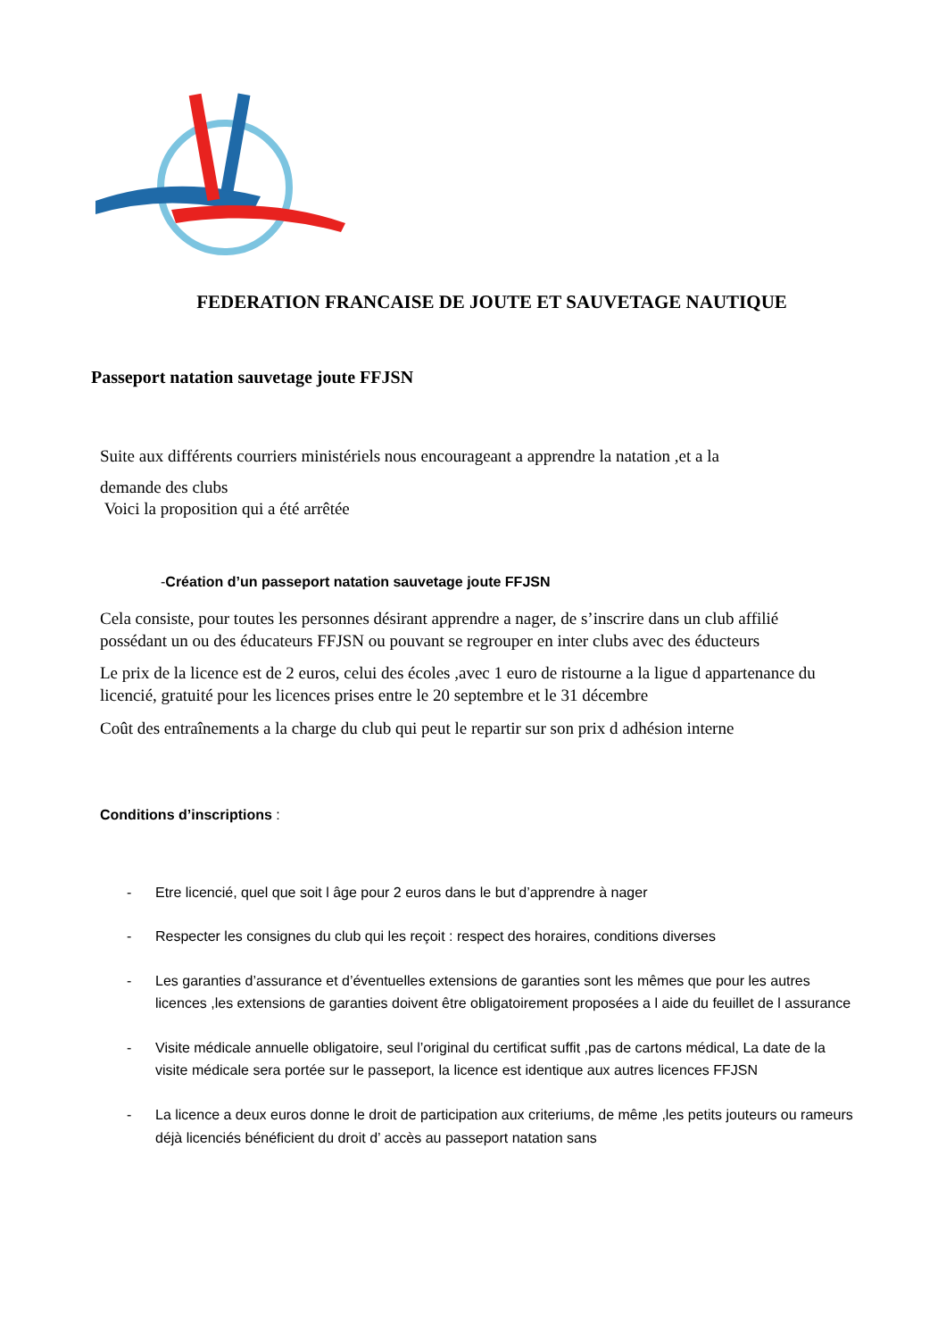FEDERATION FRANCAISE DE JOUTE ET SAUVETAGE NAUTIQUE
Passeport natation sauvetage joute FFJSN
Suite aux différents courriers ministériels nous encourageant a apprendre la natation ,et a la
demande des clubs
Voici la proposition qui a été arrêtée
-Création d’un passeport natation sauvetage joute FFJSN
Cela consiste, pour toutes les personnes désirant apprendre a nager, de s’inscrire dans un club affilié
possédant un ou des éducateurs FFJSN ou pouvant se regrouper en inter clubs avec des éducteurs
Le prix de la licence est de 2 euros, celui des écoles ,avec 1 euro de ristourne a la ligue d appartenance du licencié, gratuité pour les licences prises entre le 20 septembre et le 31 décembre
Coût des entraînements a la charge du club qui peut le repartir sur son prix d adhésion interne
Conditions d’inscriptions :
- Etre licencié, quel que soit l âge pour 2 euros dans le but d’apprendre à nager
- Respecter les consignes du club qui les reçoit : respect des horaires, conditions diverses
- Les garanties d’assurance et d’éventuelles extensions de garanties sont les mêmes que pour les autres licences ,les extensions de garanties doivent être obligatoirement proposées a l aide du feuillet de l assurance
- Visite médicale annuelle obligatoire, seul l’original du certificat suffit ,pas de cartons médical, La date de la visite médicale sera portée sur le passeport, la licence est identique aux autres licences FFJSN
- La licence a deux euros donne le droit de participation aux criteriums, de même ,les petits jouteurs ou rameurs déjà licenciés bénéficient du droit d’ accès au passeport natation sans